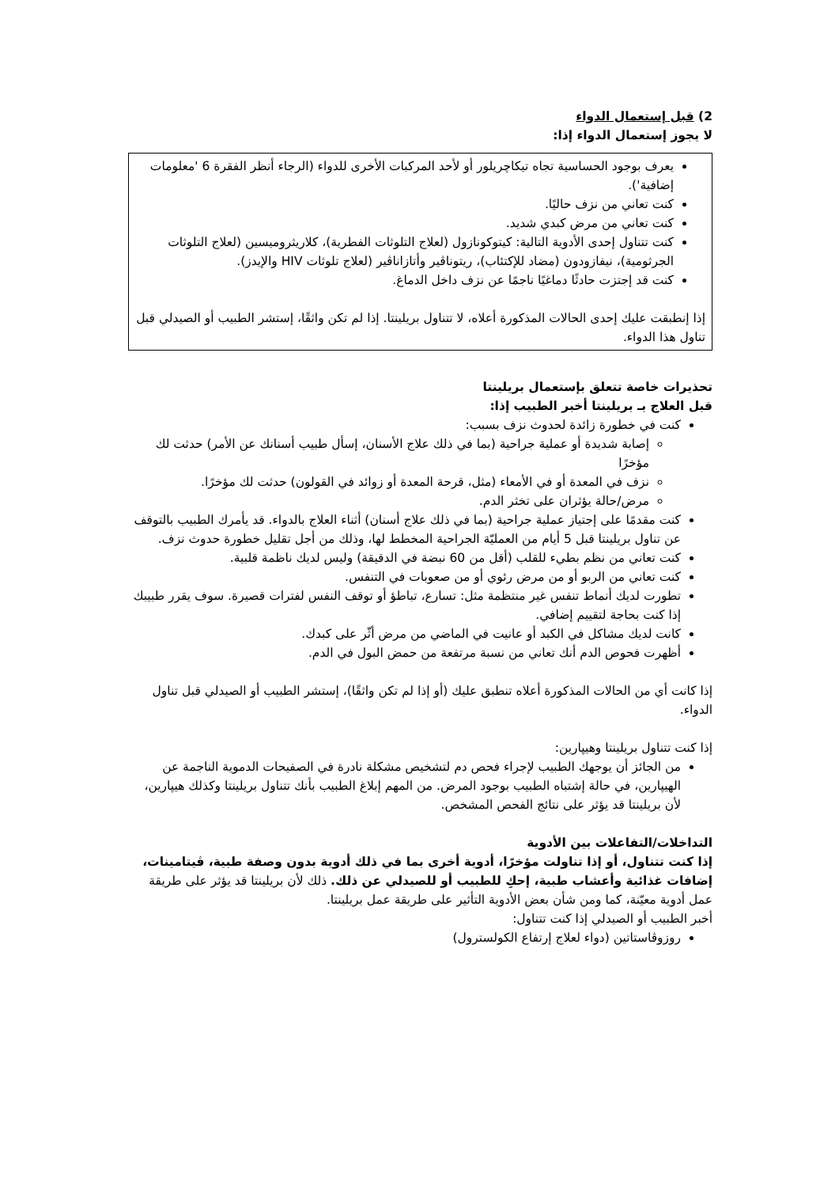2) قبل إستعمال الدواء
لا يجوز إستعمال الدواء إذا:
يعرف بوجود الحساسية تجاه تيكاچريلور أو لأحد المركبات الأخرى للدواء (الرجاء أنظر الفقرة 6 'معلومات إضافية').
كنت تعاني من نزف حاليًا.
كنت تعاني من مرض كبدي شديد.
كنت تتناول إحدى الأدوية التالية: كيتوكونازول (لعلاج التلوثات الفطرية)، كلاريثروميسين (لعلاج التلوثات الجرثومية)، نيفازودون (مضاد للإكتئاب)، ريتوناڤير وأتازاناڤير (لعلاج تلوثات HIV والإيدز).
كنت قد إجتزت حادثًا دماغيًا ناجمًا عن نزف داخل الدماغ.
إذا إنطبقت عليك إحدى الحالات المذكورة أعلاه، لا تتناول بريلينتا. إذا لم تكن واثقًا، إستشر الطبيب أو الصيدلي قبل تناول هذا الدواء.
تحذيرات خاصة تتعلق بإستعمال بريلينتا
قبل العلاج بـ بريلينتا أخبر الطبيب إذا:
كنت في خطورة زائدة لحدوث نزف بسبب:
إصابة شديدة أو عملية جراحية (بما في ذلك علاج الأسنان، إسأل طبيب أسنانك عن الأمر) حدثت لك مؤخرًا
نزف في المعدة أو في الأمعاء (مثل، قرحة المعدة أو زوائد في القولون) حدثت لك مؤخرًا.
مرض/حالة يؤثران على تخثر الدم.
كنت مقدمًا على إجتياز عملية جراحية (بما في ذلك علاج أسنان) أثناء العلاج بالدواء. قد يأمرك الطبيب بالتوقف عن تناول بريلينتا قبل 5 أيام من العمليّة الجراحية المخطط لها، وذلك من أجل تقليل خطورة حدوث نزف.
كنت تعاني من نظم بطيء للقلب (أقل من 60 نبضة في الدقيقة) وليس لديك ناظمة قلبية.
كنت تعاني من الربو أو من مرض رئوي أو من صعوبات في التنفس.
تطورت لديك أنماط تنفس غير منتظمة مثل: تسارع، تباطؤ أو توقف النفس لفترات قصيرة. سوف يقرر طبيبك إذا كنت بحاجة لتقييم إضافي.
كانت لديك مشاكل في الكبد أو عانيت في الماضي من مرض أثّر على كبدك.
أظهرت فحوص الدم أنك تعاني من نسبة مرتفعة من حمض البول في الدم.
إذا كانت أي من الحالات المذكورة أعلاه تنطبق عليك (أو إذا لم تكن واثقًا)، إستشر الطبيب أو الصيدلي قبل تناول الدواء.
إذا كنت تتناول بريلينتا وهيپارين:
من الجائز أن يوجهك الطبيب لإجراء فحص دم لتشخيص مشكلة نادرة في الصفيحات الدموية الناجمة عن الهيپارين، في حالة إشتباه الطبيب بوجود المرض. من المهم إبلاغ الطبيب بأنك تتناول بريلينتا وكذلك هيپارين، لأن بريلينتا قد يؤثر على نتائج الفحص المشخص.
التداخلات/التفاعلات بين الأدوية
إذا كنت تتناول، أو إذا تناولت مؤخرًا، أدوية أخرى بما في ذلك أدوية بدون وصفة طبية، ڤيتامينات، إضافات غذائية وأعشاب طبية، إحكِ للطبيب أو للصيدلي عن ذلك. ذلك لأن بريلينتا قد يؤثر على طريقة عمل أدوية معيّنة، كما ومن شأن بعض الأدوية التأثير على طريقة عمل بريلينتا.
أخبر الطبيب أو الصيدلي إذا كنت تتناول:
روزوڤاستاتين (دواء لعلاج إرتفاع الكولسترول)